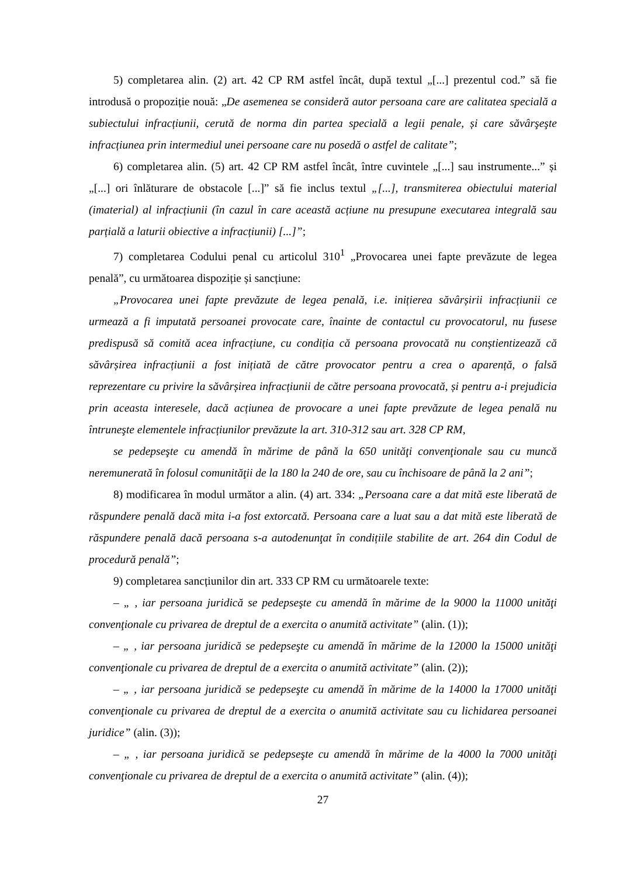5) completarea alin. (2) art. 42 CP RM astfel încât, după textul „[...] prezentul cod.” să fie introdusă o propoziție nouă: „De asemenea se consideră autor persoana care are calitatea specială a subiectului infracțiunii, cerută de norma din partea specială a legii penale, și care săvârşeşte infracțiunea prin intermediul unei persoane care nu posedă o astfel de calitate”;
6) completarea alin. (5) art. 42 CP RM astfel încât, între cuvintele „[...] sau instrumente...” și „[...] ori înlăturare de obstacole [...]” să fie inclus textul „[...], transmiterea obiectului material (imaterial) al infracțiunii (în cazul în care această acțiune nu presupune executarea integrală sau parțială a laturii obiective a infracțiunii) [...]”;
7) completarea Codului penal cu articolul 310<sup>1</sup> „Provocarea unei fapte prevăzute de legea penală”, cu următoarea dispoziție și sancțiune:
„Provocarea unei fapte prevăzute de legea penală, i.e. inițierea săvârșirii infracțiunii ce urmează a fi imputată persoanei provocate care, înainte de contactul cu provocatorul, nu fusese predispusă să comită acea infracțiune, cu condiția că persoana provocată nu conștientizează că săvârșirea infracțiunii a fost inițiată de către provocator pentru a crea o aparență, o falsă reprezentare cu privire la săvârșirea infracțiunii de către persoana provocată, și pentru a-i prejudicia prin aceasta interesele, dacă acțiunea de provocare a unei fapte prevăzute de legea penală nu întruneşte elementele infracțiunilor prevăzute la art. 310-312 sau art. 328 CP RM,
se pedepseşte cu amendă în mărime de până la 650 unităţi convenţionale sau cu muncă neremunerată în folosul comunităţii de la 180 la 240 de ore, sau cu închisoare de până la 2 ani”;
8) modificarea în modul următor a alin. (4) art. 334: „Persoana care a dat mită este liberată de răspundere penală dacă mita i-a fost extorcată. Persoana care a luat sau a dat mită este liberată de răspundere penală dacă persoana s-a autodenunţat în condițiile stabilite de art. 264 din Codul de procedură penală”;
9) completarea sancțiunilor din art. 333 CP RM cu următoarele texte:
– „ , iar persoana juridică se pedepseşte cu amendă în mărime de la 9000 la 11000 unităţi convenţionale cu privarea de dreptul de a exercita o anumită activitate” (alin. (1));
– „ , iar persoana juridică se pedepseşte cu amendă în mărime de la 12000 la 15000 unităţi convenţionale cu privarea de dreptul de a exercita o anumită activitate” (alin. (2));
– „ , iar persoana juridică se pedepseşte cu amendă în mărime de la 14000 la 17000 unităţi convenţionale cu privarea de dreptul de a exercita o anumită activitate sau cu lichidarea persoanei juridice” (alin. (3));
– „ , iar persoana juridică se pedepseşte cu amendă în mărime de la 4000 la 7000 unităţi convenţionale cu privarea de dreptul de a exercita o anumită activitate” (alin. (4));
27